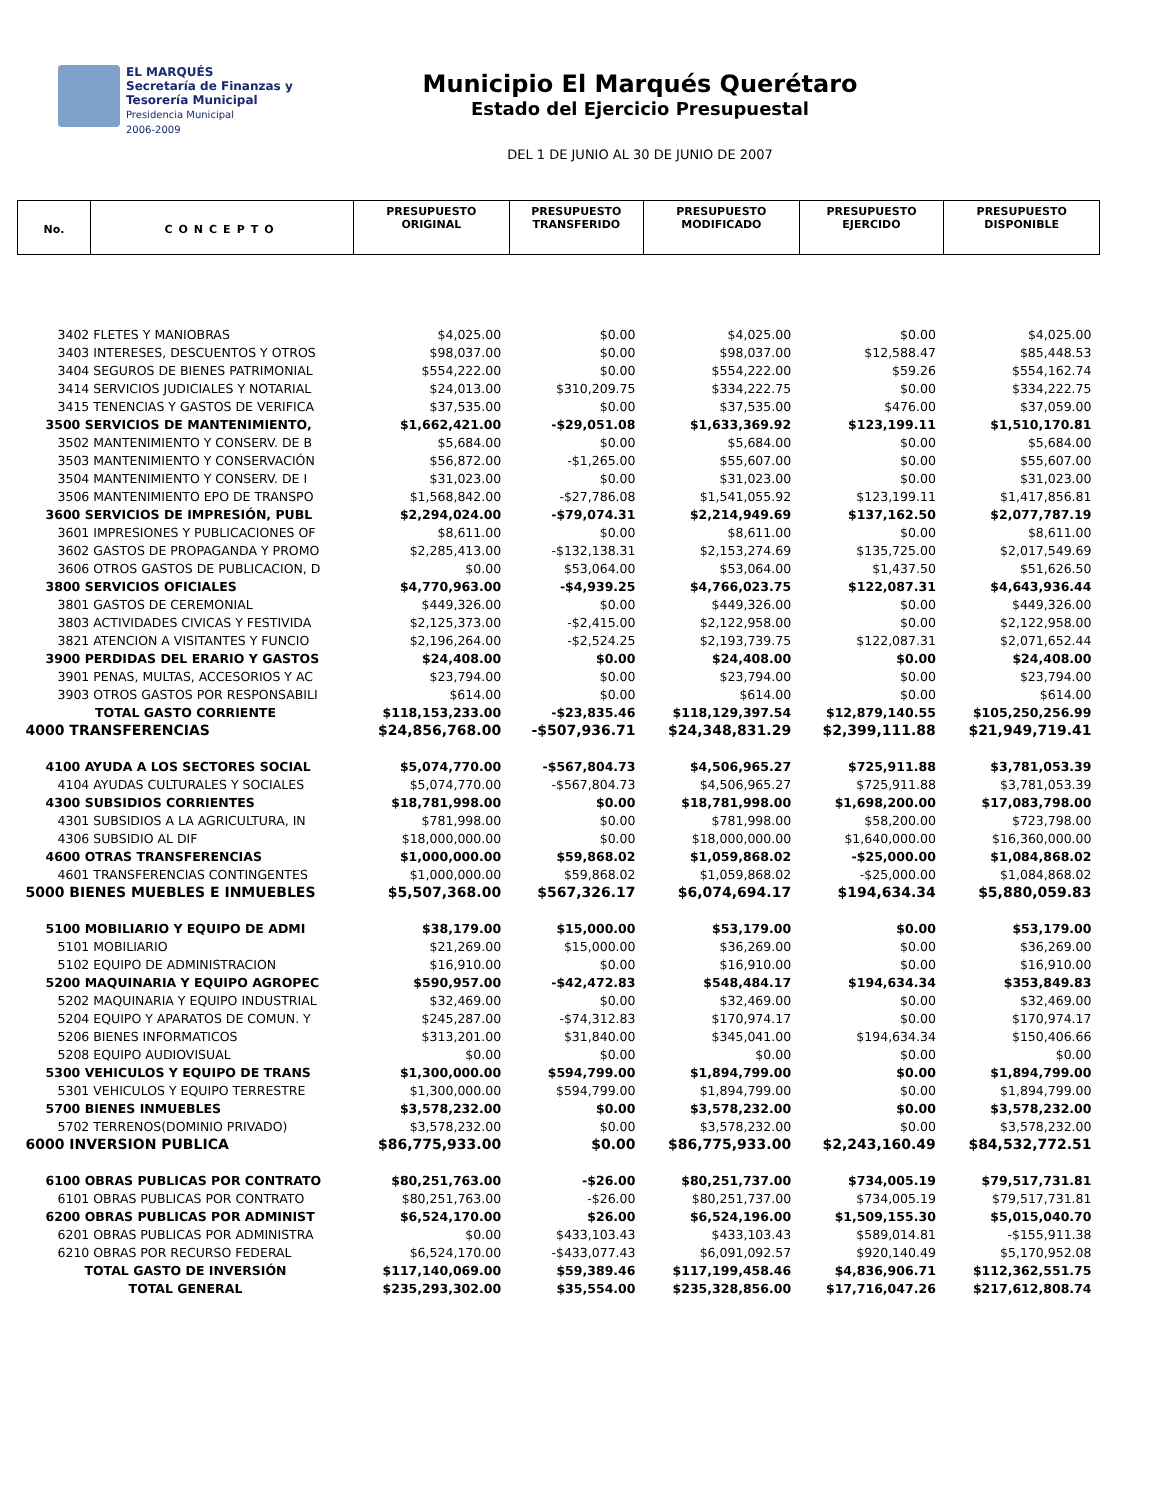EL MARQUÉS
Secretaría de Finanzas y
Tesorería Municipal
Presidencia Municipal
2006-2009
Municipio El Marqués Querétaro
Estado del Ejercicio Presupuestal
DEL 1 DE JUNIO AL 30 DE JUNIO DE 2007
| No. | CONCEPTO | PRESUPUESTO ORIGINAL | PRESUPUESTO TRANSFERIDO | PRESUPUESTO MODIFICADO | PRESUPUESTO EJERCIDO | PRESUPUESTO DISPONIBLE |
| --- | --- | --- | --- | --- | --- | --- |
| 3402 FLETES Y MANIOBRAS | | $4,025.00 | $0.00 | $4,025.00 | $0.00 | $4,025.00 |
| 3403 INTERESES, DESCUENTOS Y OTROS | | $98,037.00 | $0.00 | $98,037.00 | $12,588.47 | $85,448.53 |
| 3404 SEGUROS DE BIENES PATRIMONIAL | | $554,222.00 | $0.00 | $554,222.00 | $59.26 | $554,162.74 |
| 3414 SERVICIOS JUDICIALES Y NOTARIAL | | $24,013.00 | $310,209.75 | $334,222.75 | $0.00 | $334,222.75 |
| 3415 TENENCIAS Y GASTOS DE VERIFICA | | $37,535.00 | $0.00 | $37,535.00 | $476.00 | $37,059.00 |
| 3500 SERVICIOS DE MANTENIMIENTO, | | $1,662,421.00 | -$29,051.08 | $1,633,369.92 | $123,199.11 | $1,510,170.81 |
| 3502 MANTENIMIENTO Y CONSERV. DE B | | $5,684.00 | $0.00 | $5,684.00 | $0.00 | $5,684.00 |
| 3503 MANTENIMIENTO Y CONSERVACIÓN | | $56,872.00 | -$1,265.00 | $55,607.00 | $0.00 | $55,607.00 |
| 3504 MANTENIMIENTO Y CONSERV. DE I | | $31,023.00 | $0.00 | $31,023.00 | $0.00 | $31,023.00 |
| 3506 MANTENIMIENTO EPO DE TRANSPO | | $1,568,842.00 | -$27,786.08 | $1,541,055.92 | $123,199.11 | $1,417,856.81 |
| 3600 SERVICIOS DE IMPRESIÓN, PUBL | | $2,294,024.00 | -$79,074.31 | $2,214,949.69 | $137,162.50 | $2,077,787.19 |
| 3601 IMPRESIONES Y PUBLICACIONES OF | | $8,611.00 | $0.00 | $8,611.00 | $0.00 | $8,611.00 |
| 3602 GASTOS DE PROPAGANDA Y PROMO | | $2,285,413.00 | -$132,138.31 | $2,153,274.69 | $135,725.00 | $2,017,549.69 |
| 3606 OTROS GASTOS DE PUBLICACION, D | | $0.00 | $53,064.00 | $53,064.00 | $1,437.50 | $51,626.50 |
| 3800 SERVICIOS OFICIALES | | $4,770,963.00 | -$4,939.25 | $4,766,023.75 | $122,087.31 | $4,643,936.44 |
| 3801 GASTOS DE CEREMONIAL | | $449,326.00 | $0.00 | $449,326.00 | $0.00 | $449,326.00 |
| 3803 ACTIVIDADES CIVICAS Y FESTIVIDA | | $2,125,373.00 | -$2,415.00 | $2,122,958.00 | $0.00 | $2,122,958.00 |
| 3821 ATENCION A VISITANTES Y FUNCIO | | $2,196,264.00 | -$2,524.25 | $2,193,739.75 | $122,087.31 | $2,071,652.44 |
| 3900 PERDIDAS DEL ERARIO Y GASTOS | | $24,408.00 | $0.00 | $24,408.00 | $0.00 | $24,408.00 |
| 3901 PENAS, MULTAS, ACCESORIOS Y AC | | $23,794.00 | $0.00 | $23,794.00 | $0.00 | $23,794.00 |
| 3903 OTROS GASTOS POR RESPONSABILI | | $614.00 | $0.00 | $614.00 | $0.00 | $614.00 |
| TOTAL GASTO CORRIENTE | | $118,153,233.00 | -$23,835.46 | $118,129,397.54 | $12,879,140.55 | $105,250,256.99 |
| 4000 TRANSFERENCIAS | | $24,856,768.00 | -$507,936.71 | $24,348,831.29 | $2,399,111.88 | $21,949,719.41 |
| 4100 AYUDA A LOS SECTORES SOCIAL | | $5,074,770.00 | -$567,804.73 | $4,506,965.27 | $725,911.88 | $3,781,053.39 |
| 4104 AYUDAS CULTURALES Y SOCIALES | | $5,074,770.00 | -$567,804.73 | $4,506,965.27 | $725,911.88 | $3,781,053.39 |
| 4300 SUBSIDIOS CORRIENTES | | $18,781,998.00 | $0.00 | $18,781,998.00 | $1,698,200.00 | $17,083,798.00 |
| 4301 SUBSIDIOS A LA AGRICULTURA, IN | | $781,998.00 | $0.00 | $781,998.00 | $58,200.00 | $723,798.00 |
| 4306 SUBSIDIO AL DIF | | $18,000,000.00 | $0.00 | $18,000,000.00 | $1,640,000.00 | $16,360,000.00 |
| 4600 OTRAS TRANSFERENCIAS | | $1,000,000.00 | $59,868.02 | $1,059,868.02 | -$25,000.00 | $1,084,868.02 |
| 4601 TRANSFERENCIAS CONTINGENTES | | $1,000,000.00 | $59,868.02 | $1,059,868.02 | -$25,000.00 | $1,084,868.02 |
| 5000 BIENES MUEBLES E INMUEBLES | | $5,507,368.00 | $567,326.17 | $6,074,694.17 | $194,634.34 | $5,880,059.83 |
| 5100 MOBILIARIO Y EQUIPO DE ADMI | | $38,179.00 | $15,000.00 | $53,179.00 | $0.00 | $53,179.00 |
| 5101 MOBILIARIO | | $21,269.00 | $15,000.00 | $36,269.00 | $0.00 | $36,269.00 |
| 5102 EQUIPO DE ADMINISTRACION | | $16,910.00 | $0.00 | $16,910.00 | $0.00 | $16,910.00 |
| 5200 MAQUINARIA Y EQUIPO AGROPEC | | $590,957.00 | -$42,472.83 | $548,484.17 | $194,634.34 | $353,849.83 |
| 5202 MAQUINARIA Y EQUIPO INDUSTRIAL | | $32,469.00 | $0.00 | $32,469.00 | $0.00 | $32,469.00 |
| 5204 EQUIPO Y APARATOS DE COMUN. Y | | $245,287.00 | -$74,312.83 | $170,974.17 | $0.00 | $170,974.17 |
| 5206 BIENES INFORMATICOS | | $313,201.00 | $31,840.00 | $345,041.00 | $194,634.34 | $150,406.66 |
| 5208 EQUIPO AUDIOVISUAL | | $0.00 | $0.00 | $0.00 | $0.00 | $0.00 |
| 5300 VEHICULOS Y EQUIPO DE TRANS | | $1,300,000.00 | $594,799.00 | $1,894,799.00 | $0.00 | $1,894,799.00 |
| 5301 VEHICULOS Y EQUIPO TERRESTRE | | $1,300,000.00 | $594,799.00 | $1,894,799.00 | $0.00 | $1,894,799.00 |
| 5700 BIENES INMUEBLES | | $3,578,232.00 | $0.00 | $3,578,232.00 | $0.00 | $3,578,232.00 |
| 5702 TERRENOS(DOMINIO PRIVADO) | | $3,578,232.00 | $0.00 | $3,578,232.00 | $0.00 | $3,578,232.00 |
| 6000 INVERSION PUBLICA | | $86,775,933.00 | $0.00 | $86,775,933.00 | $2,243,160.49 | $84,532,772.51 |
| 6100 OBRAS PUBLICAS POR CONTRATO | | $80,251,763.00 | -$26.00 | $80,251,737.00 | $734,005.19 | $79,517,731.81 |
| 6101 OBRAS PUBLICAS POR CONTRATO | | $80,251,763.00 | -$26.00 | $80,251,737.00 | $734,005.19 | $79,517,731.81 |
| 6200 OBRAS PUBLICAS POR ADMINIST | | $6,524,170.00 | $26.00 | $6,524,196.00 | $1,509,155.30 | $5,015,040.70 |
| 6201 OBRAS PUBLICAS POR ADMINISTRA | | $0.00 | $433,103.43 | $433,103.43 | $589,014.81 | -$155,911.38 |
| 6210 OBRAS POR RECURSO FEDERAL | | $6,524,170.00 | -$433,077.43 | $6,091,092.57 | $920,140.49 | $5,170,952.08 |
| TOTAL GASTO DE INVERSIÓN | | $117,140,069.00 | $59,389.46 | $117,199,458.46 | $4,836,906.71 | $112,362,551.75 |
| TOTAL GENERAL | | $235,293,302.00 | $35,554.00 | $235,328,856.00 | $17,716,047.26 | $217,612,808.74 |